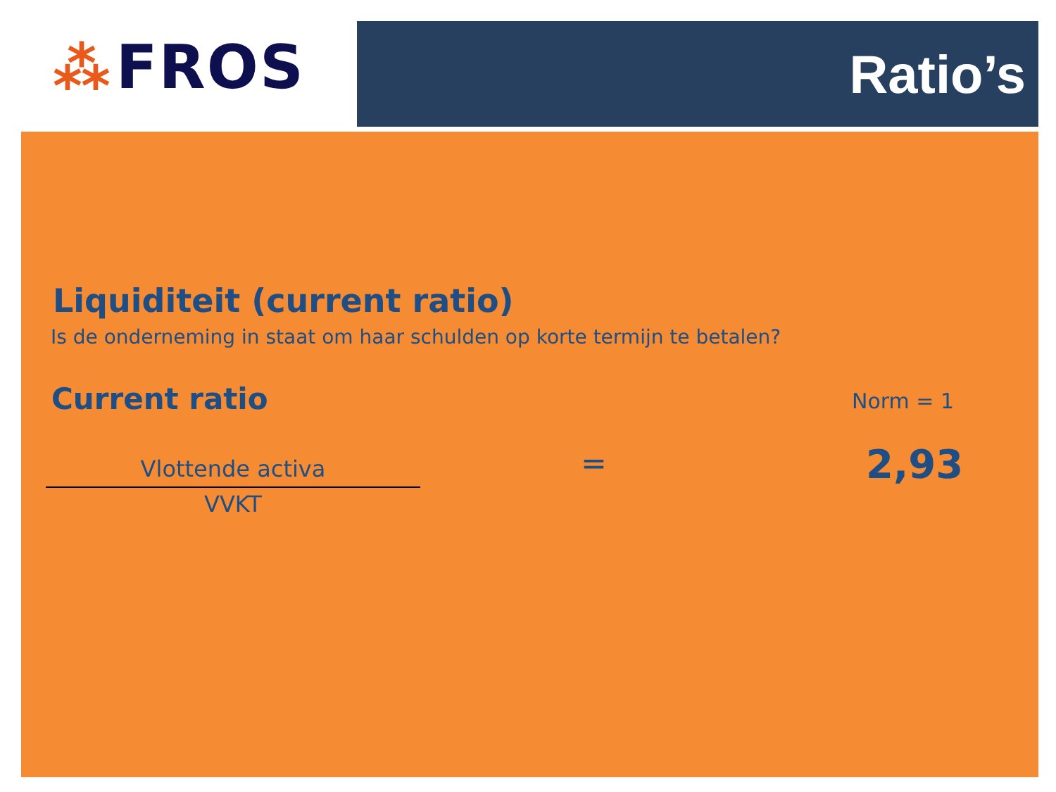⁂ FROS Ratio’s
Liquiditeit (current ratio)
Is de onderneming in staat om haar schulden op korte termijn te betalen?
Current ratio Norm = 1
Vlottende activa
VVKT
= 2,93